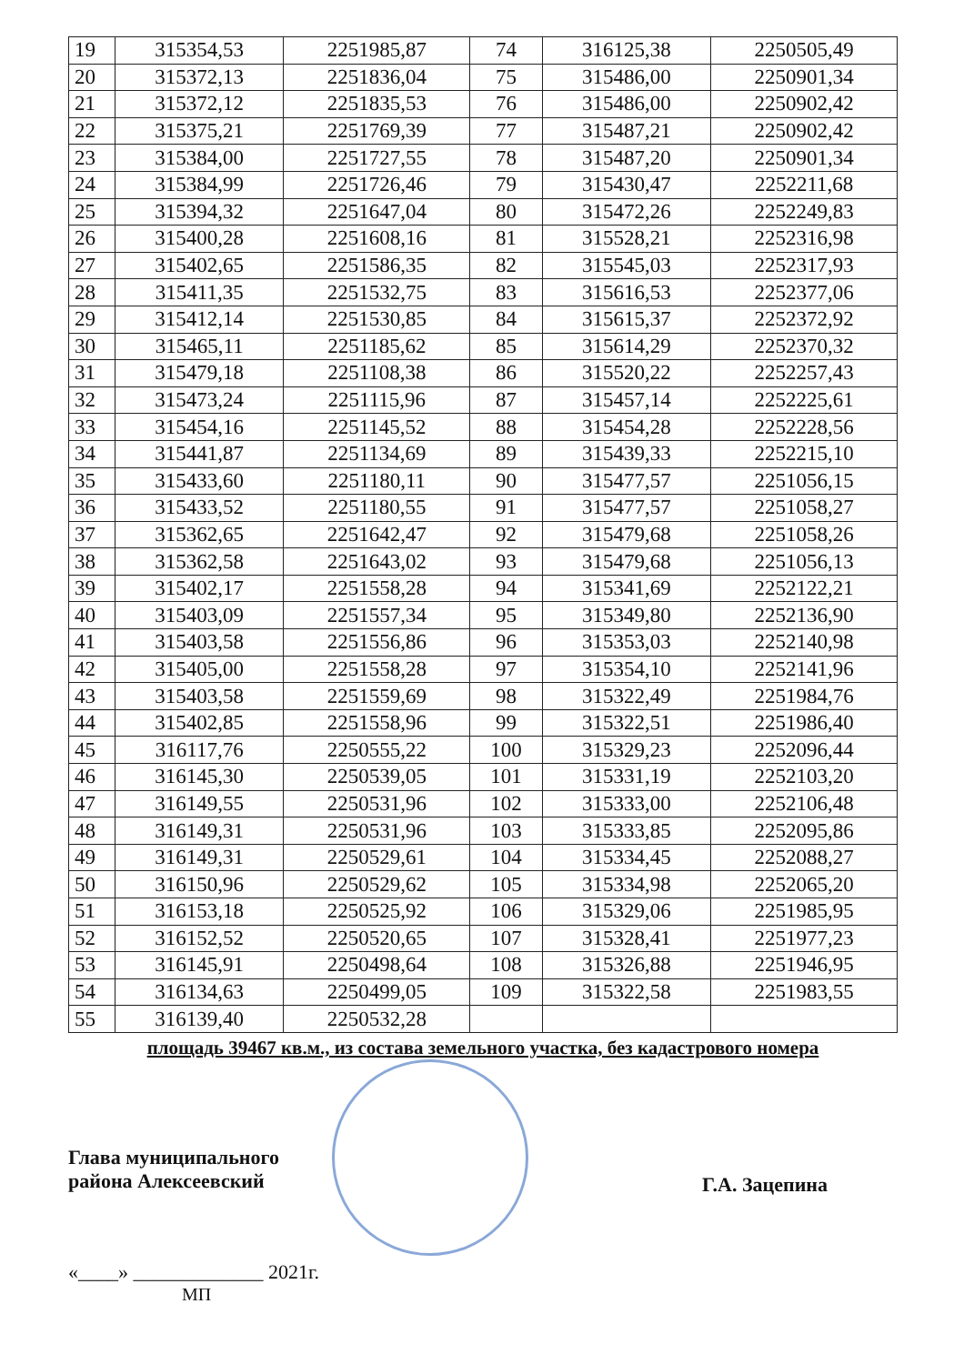| 19 | 315354,53 | 2251985,87 | 74 | 316125,38 | 2250505,49 |
| 20 | 315372,13 | 2251836,04 | 75 | 315486,00 | 2250901,34 |
| 21 | 315372,12 | 2251835,53 | 76 | 315486,00 | 2250902,42 |
| 22 | 315375,21 | 2251769,39 | 77 | 315487,21 | 2250902,42 |
| 23 | 315384,00 | 2251727,55 | 78 | 315487,20 | 2250901,34 |
| 24 | 315384,99 | 2251726,46 | 79 | 315430,47 | 2252211,68 |
| 25 | 315394,32 | 2251647,04 | 80 | 315472,26 | 2252249,83 |
| 26 | 315400,28 | 2251608,16 | 81 | 315528,21 | 2252316,98 |
| 27 | 315402,65 | 2251586,35 | 82 | 315545,03 | 2252317,93 |
| 28 | 315411,35 | 2251532,75 | 83 | 315616,53 | 2252377,06 |
| 29 | 315412,14 | 2251530,85 | 84 | 315615,37 | 2252372,92 |
| 30 | 315465,11 | 2251185,62 | 85 | 315614,29 | 2252370,32 |
| 31 | 315479,18 | 2251108,38 | 86 | 315520,22 | 2252257,43 |
| 32 | 315473,24 | 2251115,96 | 87 | 315457,14 | 2252225,61 |
| 33 | 315454,16 | 2251145,52 | 88 | 315454,28 | 2252228,56 |
| 34 | 315441,87 | 2251134,69 | 89 | 315439,33 | 2252215,10 |
| 35 | 315433,60 | 2251180,11 | 90 | 315477,57 | 2251056,15 |
| 36 | 315433,52 | 2251180,55 | 91 | 315477,57 | 2251058,27 |
| 37 | 315362,65 | 2251642,47 | 92 | 315479,68 | 2251058,26 |
| 38 | 315362,58 | 2251643,02 | 93 | 315479,68 | 2251056,13 |
| 39 | 315402,17 | 2251558,28 | 94 | 315341,69 | 2252122,21 |
| 40 | 315403,09 | 2251557,34 | 95 | 315349,80 | 2252136,90 |
| 41 | 315403,58 | 2251556,86 | 96 | 315353,03 | 2252140,98 |
| 42 | 315405,00 | 2251558,28 | 97 | 315354,10 | 2252141,96 |
| 43 | 315403,58 | 2251559,69 | 98 | 315322,49 | 2251984,76 |
| 44 | 315402,85 | 2251558,96 | 99 | 315322,51 | 2251986,40 |
| 45 | 316117,76 | 2250555,22 | 100 | 315329,23 | 2252096,44 |
| 46 | 316145,30 | 2250539,05 | 101 | 315331,19 | 2252103,20 |
| 47 | 316149,55 | 2250531,96 | 102 | 315333,00 | 2252106,48 |
| 48 | 316149,31 | 2250531,96 | 103 | 315333,85 | 2252095,86 |
| 49 | 316149,31 | 2250529,61 | 104 | 315334,45 | 2252088,27 |
| 50 | 316150,96 | 2250529,62 | 105 | 315334,98 | 2252065,20 |
| 51 | 316153,18 | 2250525,92 | 106 | 315329,06 | 2251985,95 |
| 52 | 316152,52 | 2250520,65 | 107 | 315328,41 | 2251977,23 |
| 53 | 316145,91 | 2250498,64 | 108 | 315326,88 | 2251946,95 |
| 54 | 316134,63 | 2250499,05 | 109 | 315322,58 | 2251983,55 |
| 55 | 316139,40 | 2250532,28 | | | |
площадь 39467 кв.м., из состава земельного участка, без кадастрового номера
Глава муниципального
района Алексеевский
Г.А. Зацепина
«____» _____________ 2021г.
МП